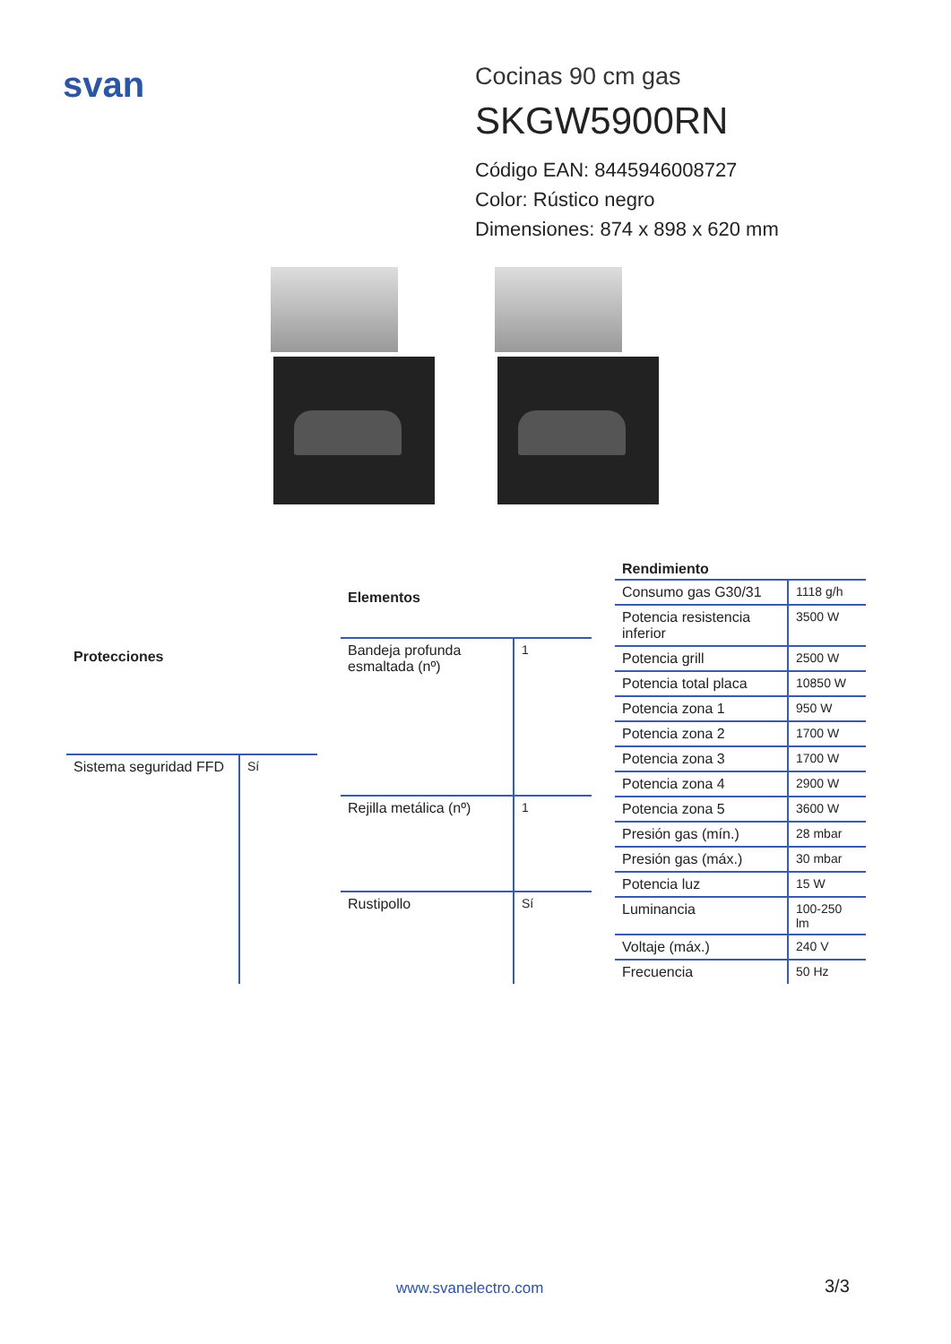svan
Cocinas 90 cm gas
SKGW5900RN
Código EAN: 8445946008727
Color: Rústico negro
Dimensiones: 874 x 898 x 620 mm
| Protecciones | |
| --- | --- |
| Sistema seguridad FFD | Sí |
| Elementos | |
| --- | --- |
| Bandeja profunda esmaltada (nº) | 1 |
| Rejilla metálica (nº) | 1 |
| Rustipollo | Sí |
| Rendimiento | |
| --- | --- |
| Consumo gas G30/31 | 1118 g/h |
| Potencia resistencia inferior | 3500 W |
| Potencia grill | 2500 W |
| Potencia total placa | 10850 W |
| Potencia zona 1 | 950 W |
| Potencia zona 2 | 1700 W |
| Potencia zona 3 | 1700 W |
| Potencia zona 4 | 2900 W |
| Potencia zona 5 | 3600 W |
| Presión gas (mín.) | 28 mbar |
| Presión gas (máx.) | 30 mbar |
| Potencia luz | 15 W |
| Luminancia | 100-250 lm |
| Voltaje (máx.) | 240 V |
| Frecuencia | 50 Hz |
www.svanelectro.com 3/3